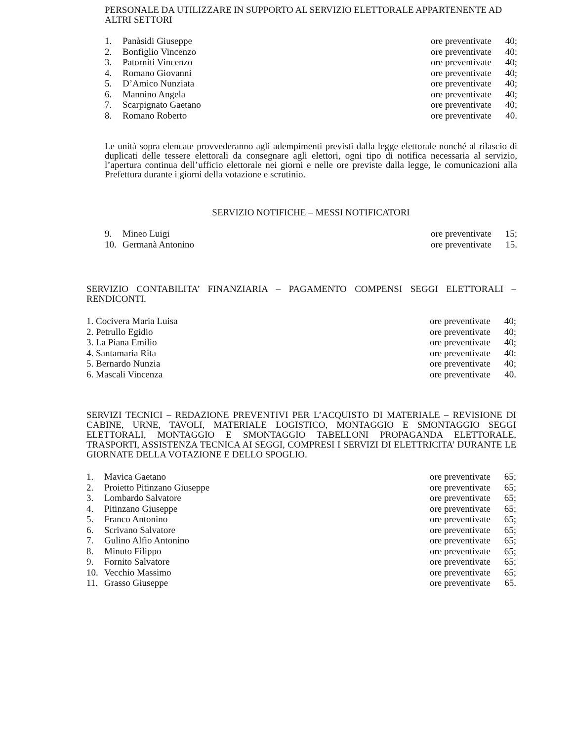PERSONALE DA UTILIZZARE IN SUPPORTO AL SERVIZIO ELETTORALE APPARTENENTE AD ALTRI SETTORI
1. Panàsidi Giuseppe ore preventivate 40;
2. Bonfiglio Vincenzo ore preventivate 40;
3. Patorniti Vincenzo ore preventivate 40;
4. Romano Giovanni ore preventivate 40;
5. D’Amico Nunziata ore preventivate 40;
6. Mannino Angela ore preventivate 40;
7. Scarpignato Gaetano ore preventivate 40;
8. Romano Roberto ore preventivate 40.
Le unità sopra elencate provvederanno agli adempimenti previsti dalla legge elettorale nonché al rilascio di duplicati delle tessere elettorali da consegnare agli elettori, ogni tipo di notifica necessaria al servizio, l’apertura continua dell’ufficio elettorale nei giorni e nelle ore previste dalla legge, le comunicazioni alla Prefettura durante i giorni della votazione e scrutinio.
SERVIZIO NOTIFICHE – MESSI NOTIFICATORI
9. Mineo Luigi ore preventivate 15;
10. Germanà Antonino ore preventivate 15.
SERVIZIO CONTABILITA’ FINANZIARIA – PAGAMENTO COMPENSI SEGGI ELETTORALI – RENDICONTI.
1. Cocivera Maria Luisa ore preventivate 40;
2. Petrullo Egidio ore preventivate 40;
3. La Piana Emilio ore preventivate 40;
4. Santamaria Rita ore preventivate 40:
5. Bernardo Nunzia ore preventivate 40;
6. Mascali Vincenza ore preventivate 40.
SERVIZI TECNICI – REDAZIONE PREVENTIVI PER L’ACQUISTO DI MATERIALE – REVISIONE DI CABINE, URNE, TAVOLI, MATERIALE LOGISTICO, MONTAGGIO E SMONTAGGIO SEGGI ELETTORALI, MONTAGGIO E SMONTAGGIO TABELLONI PROPAGANDA ELETTORALE, TRASPORTI, ASSISTENZA TECNICA AI SEGGI, COMPRESI I SERVIZI DI ELETTRICITA’ DURANTE LE GIORNATE DELLA VOTAZIONE E DELLO SPOGLIO.
1. Mavica Gaetano ore preventivate 65;
2. Proietto Pitinzano Giuseppe ore preventivate 65;
3. Lombardo Salvatore ore preventivate 65;
4. Pitinzano Giuseppe ore preventivate 65;
5. Franco Antonino ore preventivate 65;
6. Scrivano Salvatore ore preventivate 65;
7. Gulino Alfio Antonino ore preventivate 65;
8. Minuto Filippo ore preventivate 65;
9. Fornito Salvatore ore preventivate 65;
10. Vecchio Massimo ore preventivate 65;
11. Grasso Giuseppe ore preventivate 65.